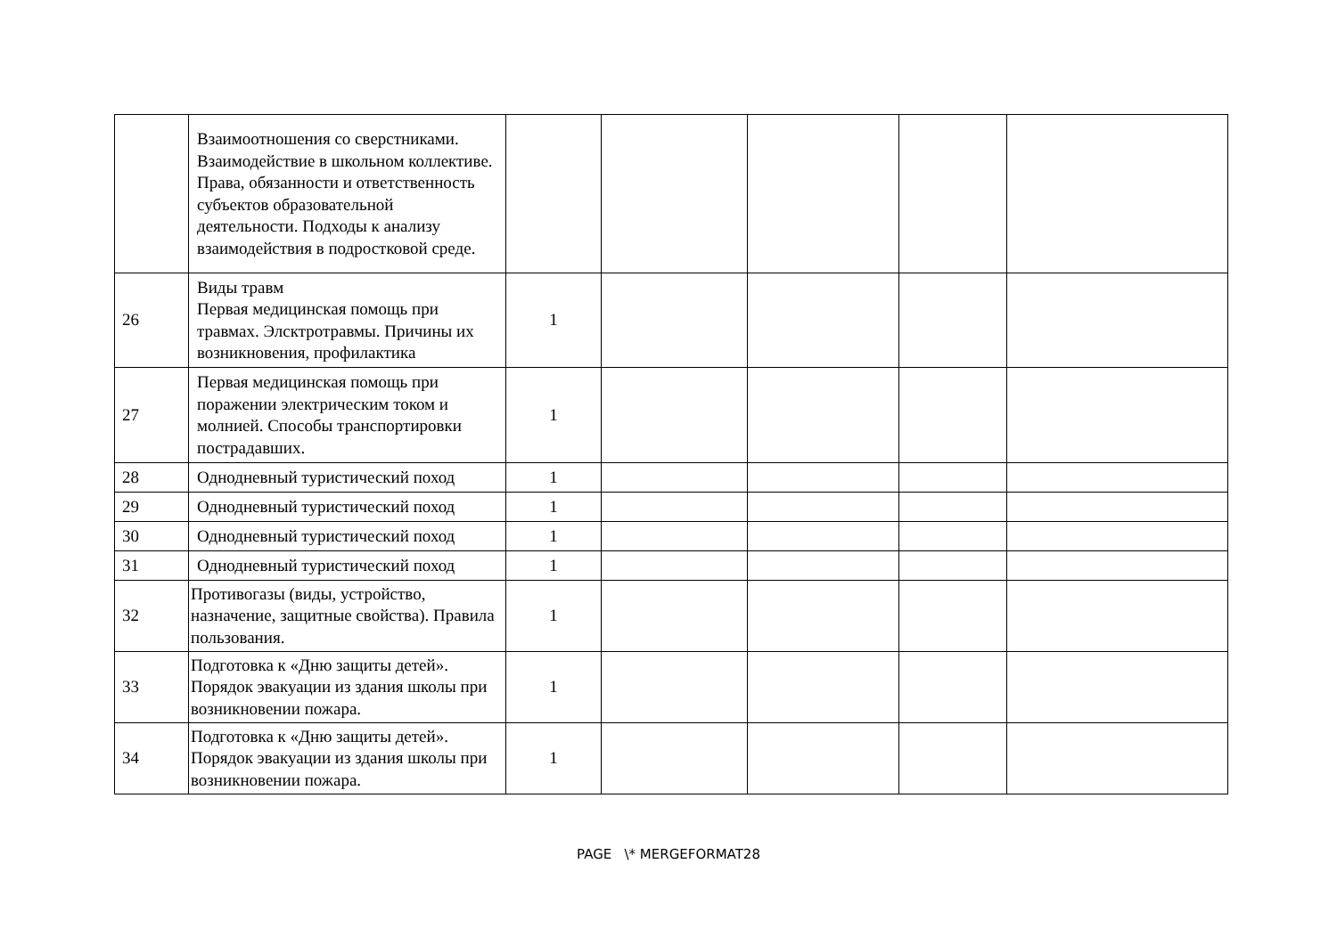| | Взаимоотношения со сверстниками. Взаимодействие в школьном коллективе. Права, обязанности и ответственность субъектов образовательной деятельности. Подходы к анализу взаимодействия в подростковой среде. | | | | | |
| 26 | Виды травм Первая медицинская помощь при травмах. Элсктротравмы. Причины их возникновения, профилактика | 1 | | | | |
| 27 | Первая медицинская помощь при поражении электрическим током и молнией. Способы транспортировки пострадавших. | 1 | | | | |
| 28 | Однодневный туристический поход | 1 | | | | |
| 29 | Однодневный туристический поход | 1 | | | | |
| 30 | Однодневный туристический поход | 1 | | | | |
| 31 | Однодневный туристический поход | 1 | | | | |
| 32 | Противогазы (виды, устройство, назначение, защитные свойства). Правила пользования. | 1 | | | | |
| 33 | Подготовка к «Дню защиты детей». Порядок эвакуации из здания школы при возникновении пожара. | 1 | | | | |
| 34 | Подготовка к «Дню защиты детей». Порядок эвакуации из здания школы при возникновении пожара. | 1 | | | | |
PAGE \* MERGEFORMAT28